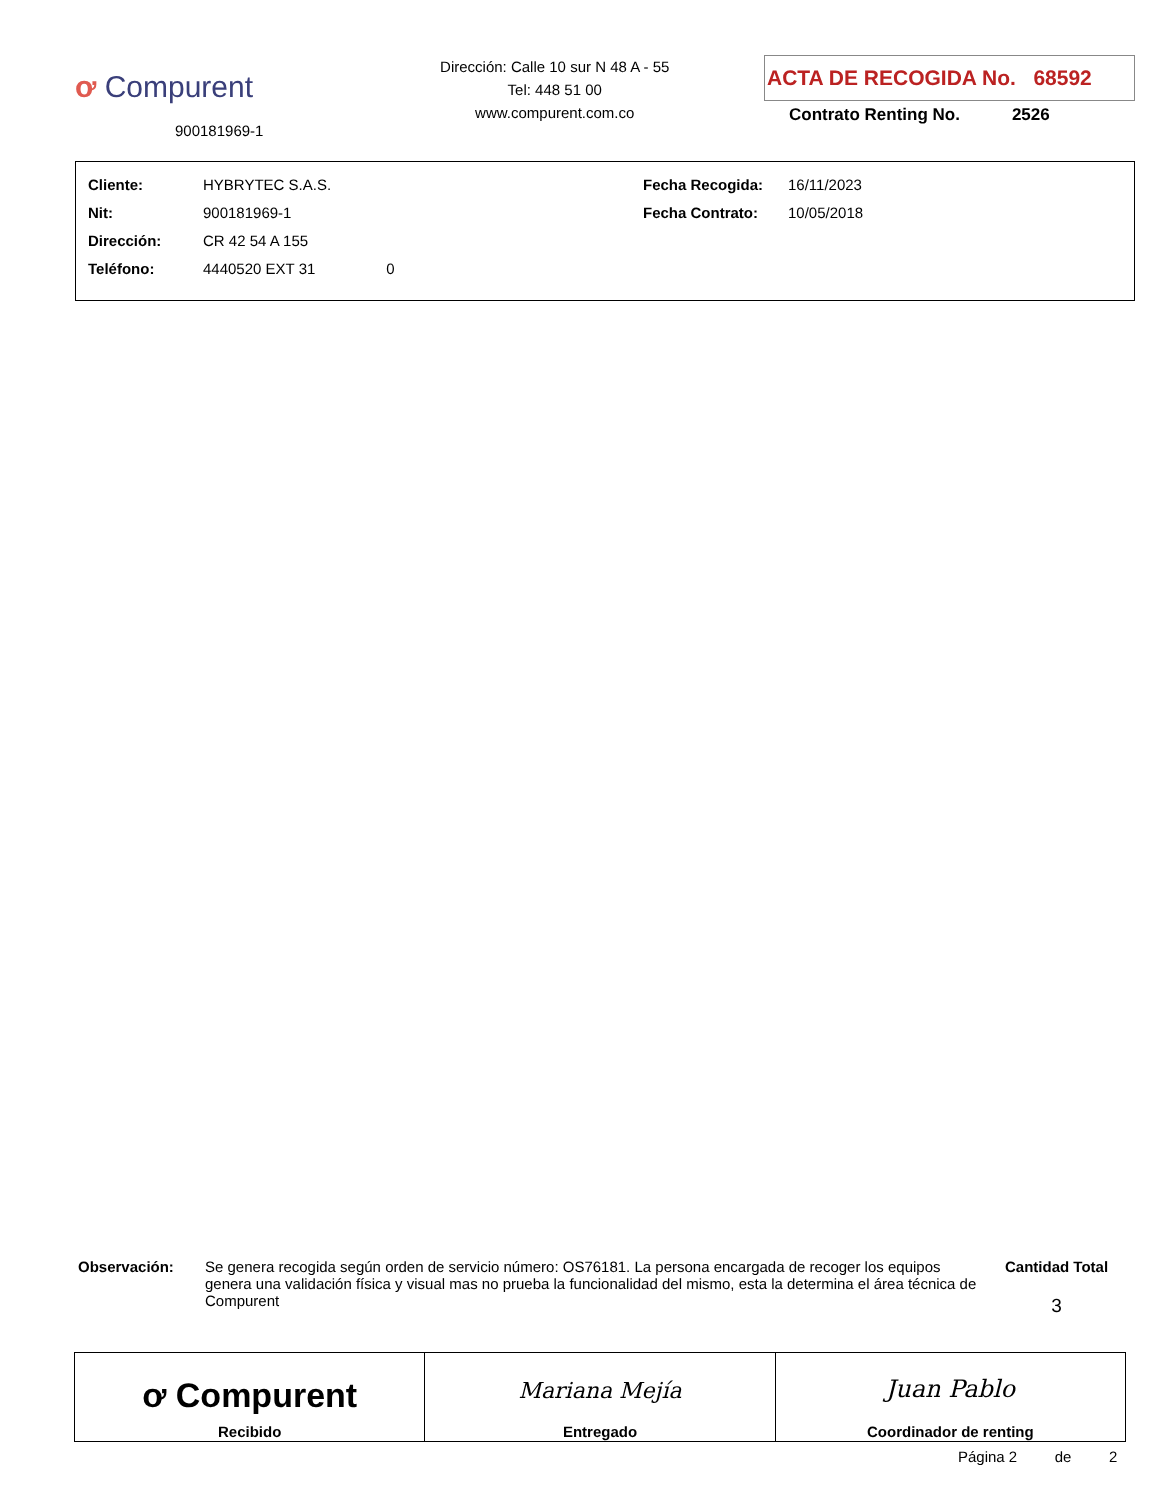ơ Compurent
900181969-1
Dirección: Calle 10 sur N 48 A - 55
Tel: 448 51 00
www.compurent.com.co
ACTA DE RECOGIDA No. 68592
Contrato Renting No. 2526
| Cliente: | HYBRYTEC S.A.S. | Fecha Recogida: | 16/11/2023 |
| Nit: | 900181969-1 | Fecha Contrato: | 10/05/2018 |
| Dirección: | CR 42 54 A 155 | | |
| Teléfono: | 4440520 EXT 31 0 | | |
Observación:
Se genera recogida según orden de servicio número: OS76181. La persona encargada de recoger los equipos genera una validación física y visual mas no prueba la funcionalidad del mismo, esta la determina el área técnica de Compurent
Cantidad Total
3
| ơ Compurent Recibido | Mariana Mejía Entregado | Juan Pablo Coordinador de renting |
Página 2 de 2